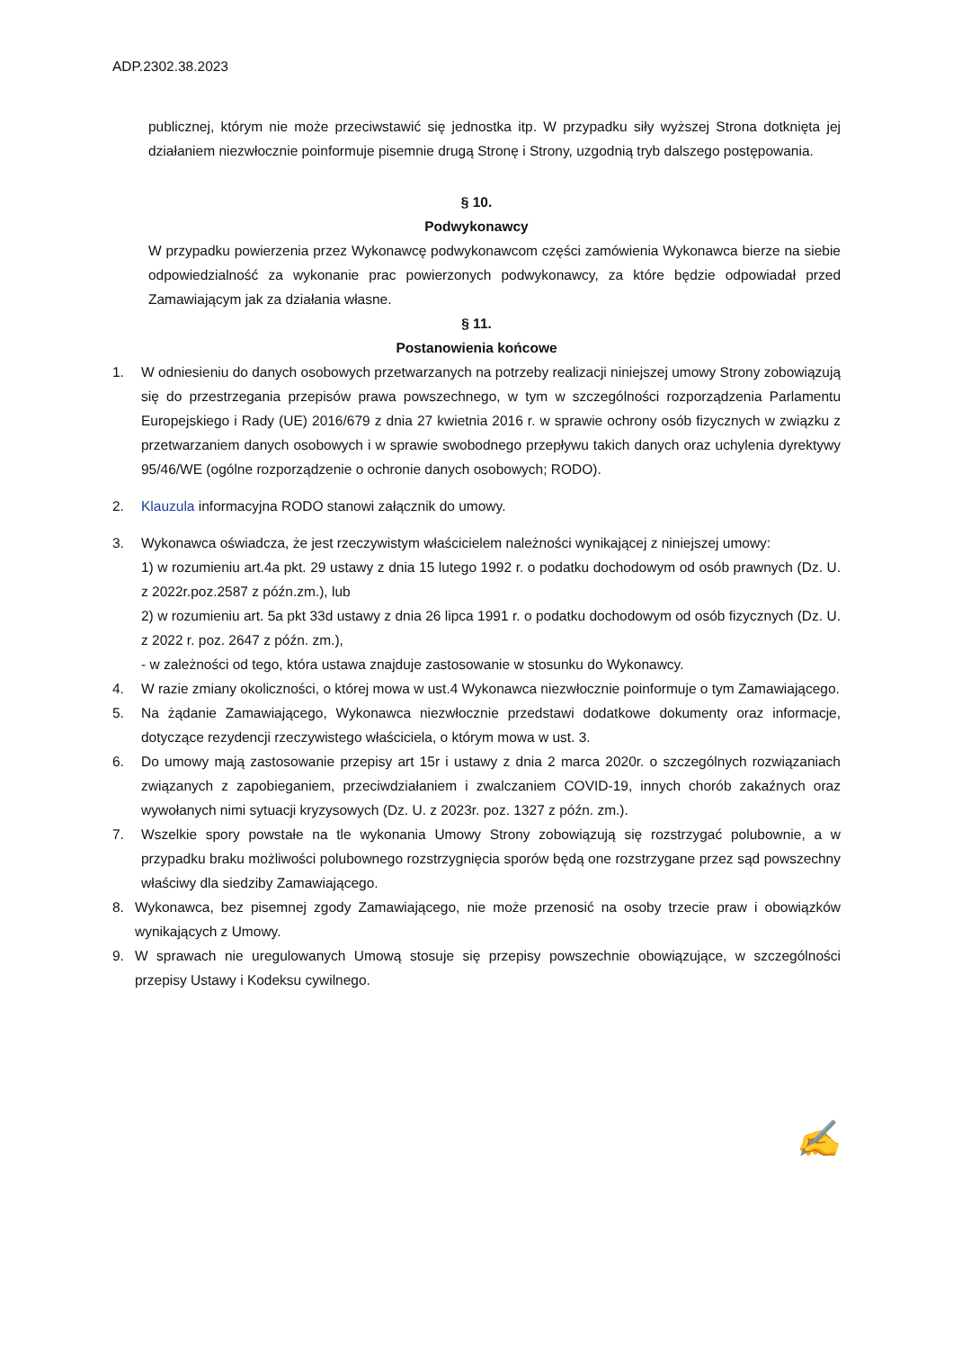ADP.2302.38.2023
publicznej, którym nie może przeciwstawić się jednostka itp. W przypadku siły wyższej Strona dotknięta jej działaniem niezwłocznie poinformuje pisemnie drugą Stronę i Strony, uzgodnią tryb dalszego postępowania.
§ 10.
Podwykonawcy
W przypadku powierzenia przez Wykonawcę podwykonawcom części zamówienia Wykonawca bierze na siebie odpowiedzialność za wykonanie prac powierzonych podwykonawcy, za które będzie odpowiadał przed Zamawiającym jak za działania własne.
§ 11.
Postanowienia końcowe
1. W odniesieniu do danych osobowych przetwarzanych na potrzeby realizacji niniejszej umowy Strony zobowiązują się do przestrzegania przepisów prawa powszechnego, w tym w szczególności rozporządzenia Parlamentu Europejskiego i Rady (UE) 2016/679 z dnia 27 kwietnia 2016 r. w sprawie ochrony osób fizycznych w związku z przetwarzaniem danych osobowych i w sprawie swobodnego przepływu takich danych oraz uchylenia dyrektywy 95/46/WE (ogólne rozporządzenie o ochronie danych osobowych; RODO).
2. Klauzula informacyjna RODO stanowi załącznik do umowy.
3. Wykonawca oświadcza, że jest rzeczywistym właścicielem należności wynikającej z niniejszej umowy:
1) w rozumieniu art.4a pkt. 29 ustawy z dnia 15 lutego 1992 r. o podatku dochodowym od osób prawnych (Dz. U. z 2022r.poz.2587 z późn.zm.), lub
2) w rozumieniu art. 5a pkt 33d ustawy z dnia 26 lipca 1991 r. o podatku dochodowym od osób fizycznych (Dz. U. z 2022 r. poz. 2647 z późn. zm.),
- w zależności od tego, która ustawa znajduje zastosowanie w stosunku do Wykonawcy.
4. W razie zmiany okoliczności, o której mowa w ust.4 Wykonawca niezwłocznie poinformuje o tym Zamawiającego.
5. Na żądanie Zamawiającego, Wykonawca niezwłocznie przedstawi dodatkowe dokumenty oraz informacje, dotyczące rezydencji rzeczywistego właściciela, o którym mowa w ust. 3.
6. Do umowy mają zastosowanie przepisy art 15r i ustawy z dnia 2 marca 2020r. o szczególnych rozwiązaniach związanych z zapobieganiem, przeciwdziałaniem i zwalczaniem COVID-19, innych chorób zakaźnych oraz wywołanych nimi sytuacji kryzysowych (Dz. U. z 2023r. poz. 1327 z późn. zm.).
7. Wszelkie spory powstałe na tle wykonania Umowy Strony zobowiązują się rozstrzygać polubownie, a w przypadku braku możliwości polubownego rozstrzygnięcia sporów będą one rozstrzygane przez sąd powszechny właściwy dla siedziby Zamawiającego.
8. Wykonawca, bez pisemnej zgody Zamawiającego, nie może przenosić na osoby trzecie praw i obowiązków wynikających z Umowy.
9. W sprawach nie uregulowanych Umową stosuje się przepisy powszechnie obowiązujące, w szczególności przepisy Ustawy i Kodeksu cywilnego.
✍